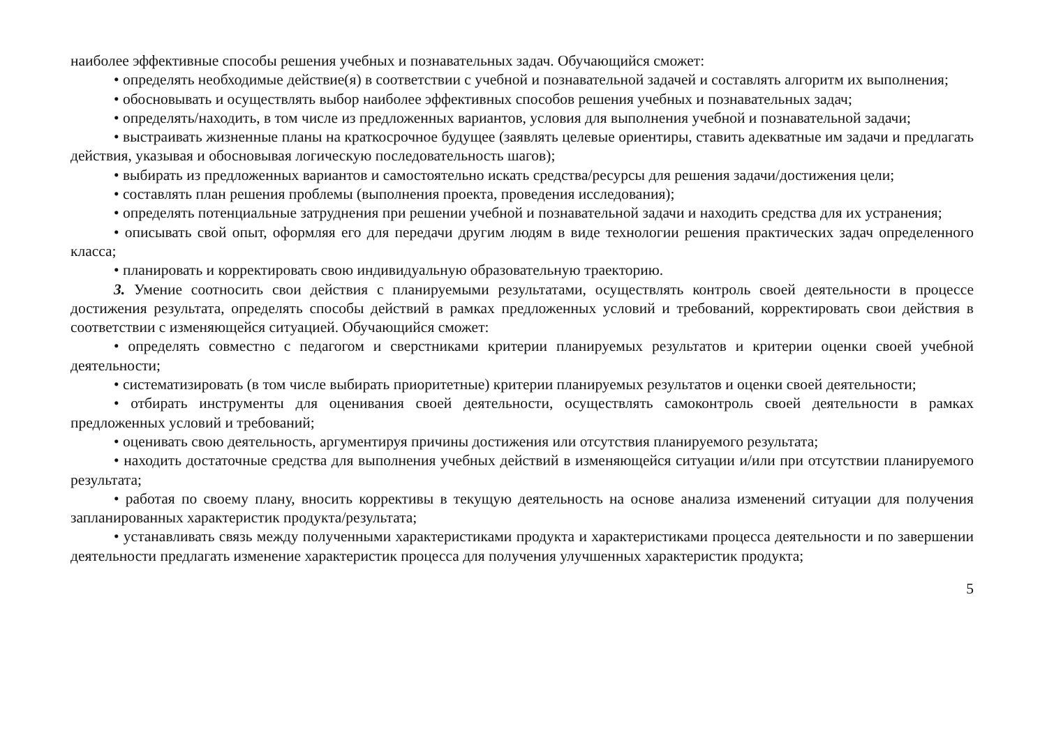наиболее эффективные способы решения учебных и познавательных задач. Обучающийся сможет:
• определять необходимые действие(я) в соответствии с учебной и познавательной задачей и составлять алгоритм их выполнения;
• обосновывать и осуществлять выбор наиболее эффективных способов решения учебных и познавательных задач;
• определять/находить, в том числе из предложенных вариантов, условия для выполнения учебной и познавательной задачи;
• выстраивать жизненные планы на краткосрочное будущее (заявлять целевые ориентиры, ставить адекватные им задачи и предлагать действия, указывая и обосновывая логическую последовательность шагов);
• выбирать из предложенных вариантов и самостоятельно искать средства/ресурсы для решения задачи/достижения цели;
• составлять план решения проблемы (выполнения проекта, проведения исследования);
• определять потенциальные затруднения при решении учебной и познавательной задачи и находить средства для их устранения;
• описывать свой опыт, оформляя его для передачи другим людям в виде технологии решения практических задач определенного класса;
• планировать и корректировать свою индивидуальную образовательную траекторию.
3. Умение соотносить свои действия с планируемыми результатами, осуществлять контроль своей деятельности в процессе достижения результата, определять способы действий в рамках предложенных условий и требований, корректировать свои действия в соответствии с изменяющейся ситуацией. Обучающийся сможет:
• определять совместно с педагогом и сверстниками критерии планируемых результатов и критерии оценки своей учебной деятельности;
• систематизировать (в том числе выбирать приоритетные) критерии планируемых результатов и оценки своей деятельности;
• отбирать инструменты для оценивания своей деятельности, осуществлять самоконтроль своей деятельности в рамках предложенных условий и требований;
• оценивать свою деятельность, аргументируя причины достижения или отсутствия планируемого результата;
• находить достаточные средства для выполнения учебных действий в изменяющейся ситуации и/или при отсутствии планируемого результата;
• работая по своему плану, вносить коррективы в текущую деятельность на основе анализа изменений ситуации для получения запланированных характеристик продукта/результата;
• устанавливать связь между полученными характеристиками продукта и характеристиками процесса деятельности и по завершении деятельности предлагать изменение характеристик процесса для получения улучшенных характеристик продукта;
5